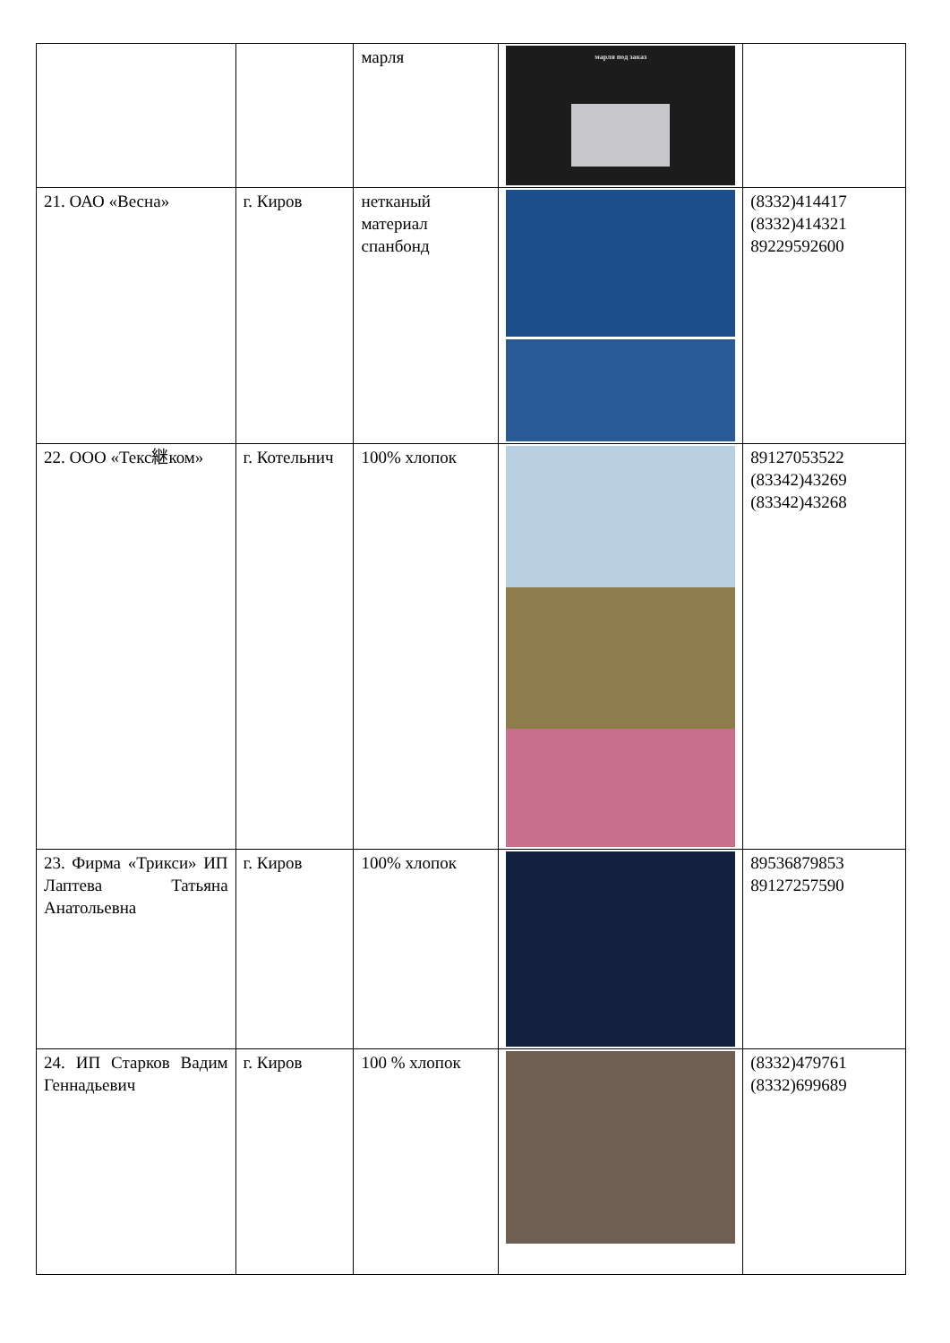| | | марля | марля под заказ | |
| 21. ОАО «Весна» | г. Киров | нетканый материал спанбонд | | (8332)414417 (8332)414321 89229592600 |
| 22. ООО «Текс継ком» | г. Котельнич | 100% хлопок | | 89127053522 (83342)43269 (83342)43268 |
| 23. Фирма «Трикси» ИП Лаптева Татьяна Анатольевна | г. Киров | 100% хлопок | | 89536879853 89127257590 |
| 24. ИП Старков Вадим Геннадьевич | г. Киров | 100 % хлопок | | (8332)479761 (8332)699689 |